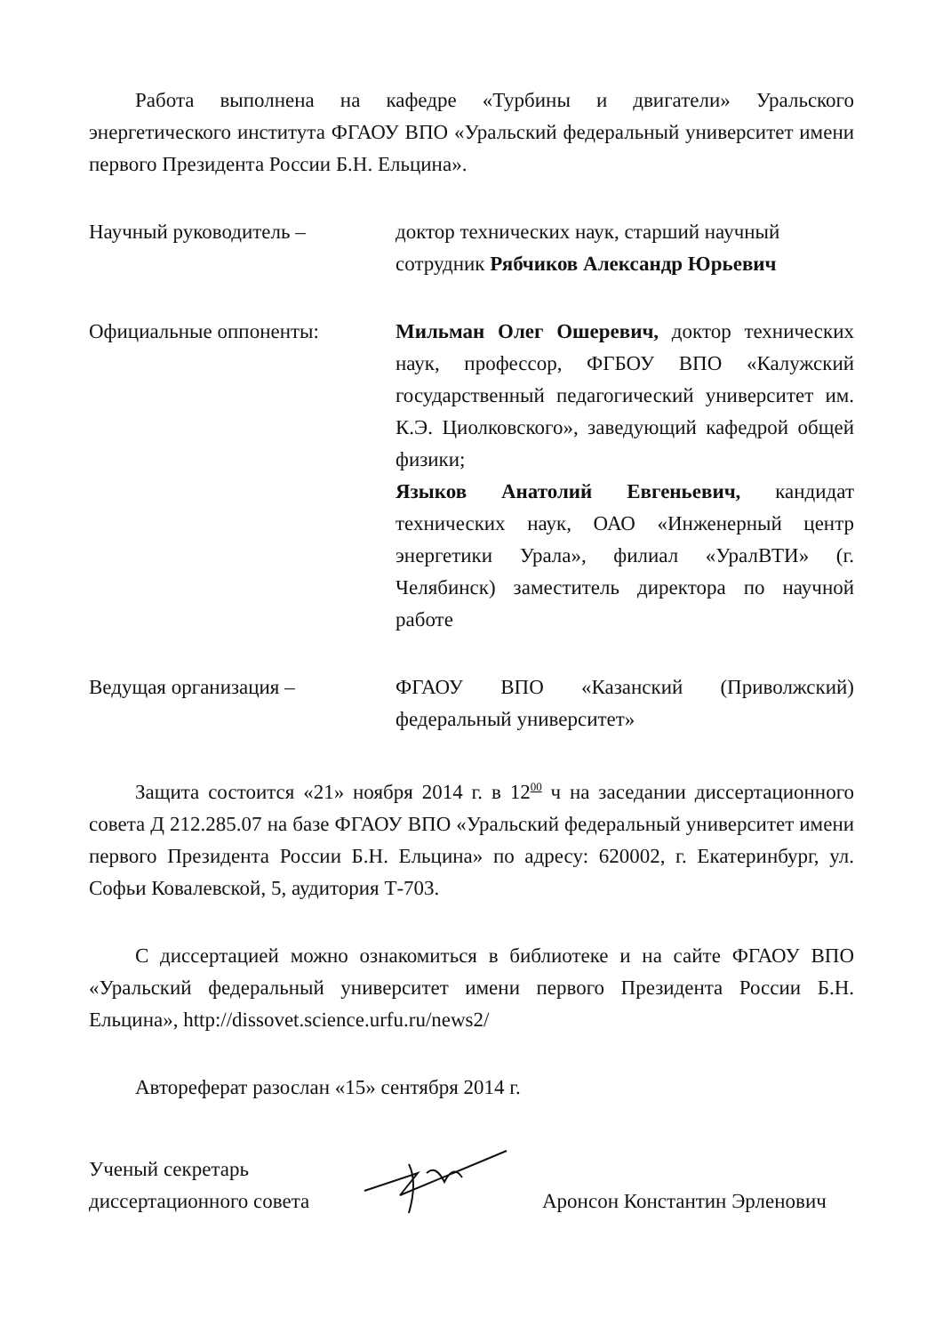Работа выполнена на кафедре «Турбины и двигатели» Уральского энергетического института ФГАОУ ВПО «Уральский федеральный университет имени первого Президента России Б.Н. Ельцина».
Научный руководитель – доктор технических наук, старший научный сотрудник Рябчиков Александр Юрьевич
Официальные оппоненты: Мильман Олег Ошеревич, доктор технических наук, профессор, ФГБОУ ВПО «Калужский государственный педагогический университет им. К.Э. Циолковского», заведующий кафедрой общей физики;
Языков Анатолий Евгеньевич, кандидат технических наук, ОАО «Инженерный центр энергетики Урала», филиал «УралВТИ» (г. Челябинск) заместитель директора по научной работе
Ведущая организация – ФГАОУ ВПО «Казанский (Приволжский) федеральный университет»
Защита состоится «21» ноября 2014 г. в 12<sup>00</sup> ч на заседании диссертационного совета Д 212.285.07 на базе ФГАОУ ВПО «Уральский федеральный университет имени первого Президента России Б.Н. Ельцина» по адресу: 620002, г. Екатеринбург, ул. Софьи Ковалевской, 5, аудитория Т-703.
С диссертацией можно ознакомиться в библиотеке и на сайте ФГАОУ ВПО «Уральский федеральный университет имени первого Президента России Б.Н. Ельцина», http://dissovet.science.urfu.ru/news2/
Автореферат разослан «15» сентября 2014 г.
Ученый секретарь
диссертационного совета
Аронсон Константин Эрленович